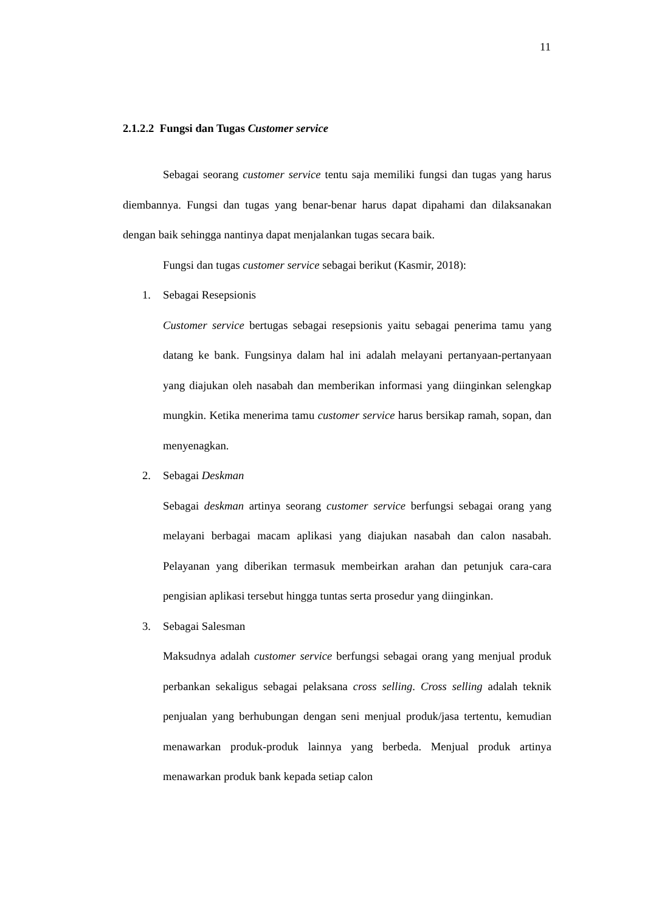11
2.1.2.2 Fungsi dan Tugas Customer service
Sebagai seorang customer service tentu saja memiliki fungsi dan tugas yang harus diembannya. Fungsi dan tugas yang benar-benar harus dapat dipahami dan dilaksanakan dengan baik sehingga nantinya dapat menjalankan tugas secara baik.
Fungsi dan tugas customer service sebagai berikut (Kasmir, 2018):
1. Sebagai Resepsionis
Customer service bertugas sebagai resepsionis yaitu sebagai penerima tamu yang datang ke bank. Fungsinya dalam hal ini adalah melayani pertanyaan-pertanyaan yang diajukan oleh nasabah dan memberikan informasi yang diinginkan selengkap mungkin. Ketika menerima tamu customer service harus bersikap ramah, sopan, dan menyenagkan.
2. Sebagai Deskman
Sebagai deskman artinya seorang customer service berfungsi sebagai orang yang melayani berbagai macam aplikasi yang diajukan nasabah dan calon nasabah. Pelayanan yang diberikan termasuk membeirkan arahan dan petunjuk cara-cara pengisian aplikasi tersebut hingga tuntas serta prosedur yang diinginkan.
3. Sebagai Salesman
Maksudnya adalah customer service berfungsi sebagai orang yang menjual produk perbankan sekaligus sebagai pelaksana cross selling. Cross selling adalah teknik penjualan yang berhubungan dengan seni menjual produk/jasa tertentu, kemudian menawarkan produk-produk lainnya yang berbeda. Menjual produk artinya menawarkan produk bank kepada setiap calon